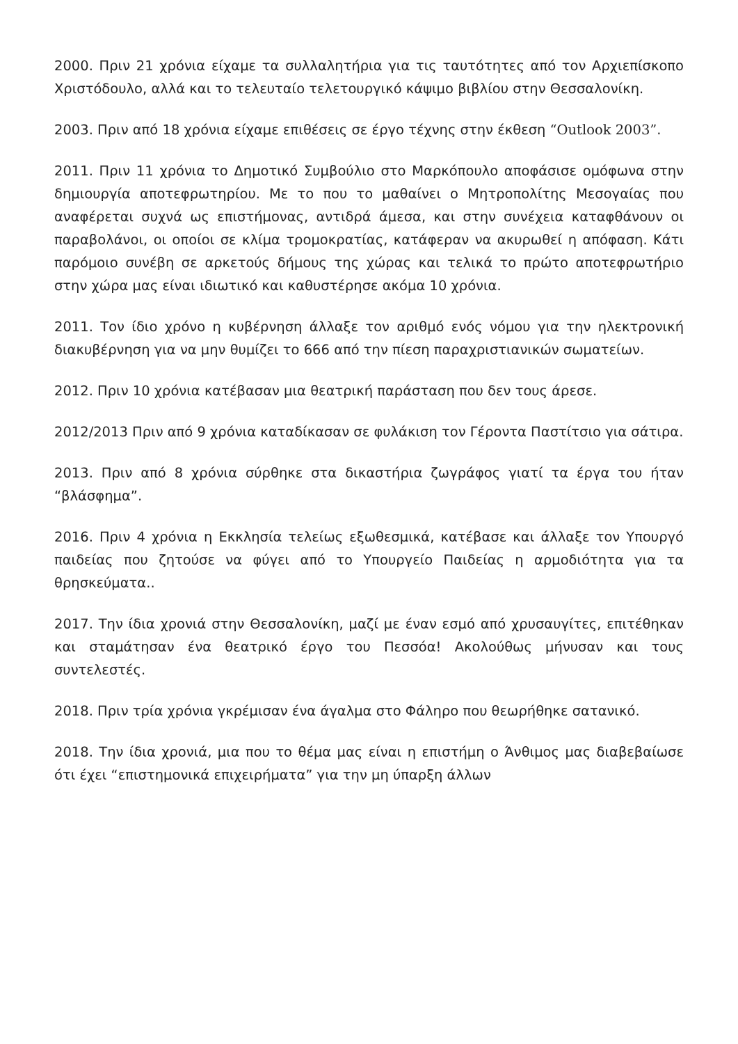2000. Πριν 21 χρόνια είχαμε τα συλλαλητήρια για τις ταυτότητες από τον Αρχιεπίσκοπο Χριστόδουλο, αλλά και το τελευταίο τελετουργικό κάψιμο βιβλίου στην Θεσσαλονίκη.
2003. Πριν από 18 χρόνια είχαμε επιθέσεις σε έργο τέχνης στην έκθεση “Outlook 2003”.
2011. Πριν 11 χρόνια το Δημοτικό Συμβούλιο στο Μαρκόπουλο αποφάσισε ομόφωνα στην δημιουργία αποτεφρωτηρίου. Με το που το μαθαίνει ο Μητροπολίτης Μεσογαίας που αναφέρεται συχνά ως επιστήμονας, αντιδρά άμεσα, και στην συνέχεια καταφθάνουν οι παραβολάνοι, οι οποίοι σε κλίμα τρομοκρατίας, κατάφεραν να ακυρωθεί η απόφαση. Κάτι παρόμοιο συνέβη σε αρκετούς δήμους της χώρας και τελικά το πρώτο αποτεφρωτήριο στην χώρα μας είναι ιδιωτικό και καθυστέρησε ακόμα 10 χρόνια.
2011. Τον ίδιο χρόνο η κυβέρνηση άλλαξε τον αριθμό ενός νόμου για την ηλεκτρονική διακυβέρνηση για να μην θυμίζει το 666 από την πίεση παραχριστιανικών σωματείων.
2012. Πριν 10 χρόνια κατέβασαν μια θεατρική παράσταση που δεν τους άρεσε.
2012/2013 Πριν από 9 χρόνια καταδίκασαν σε φυλάκιση τον Γέροντα Παστίτσιο για σάτιρα.
2013. Πριν από 8 χρόνια σύρθηκε στα δικαστήρια ζωγράφος γιατί τα έργα του ήταν “βλάσφημα”.
2016. Πριν 4 χρόνια η Εκκλησία τελείως εξωθεσμικά, κατέβασε και άλλαξε τον Υπουργό παιδείας που ζητούσε να φύγει από το Υπουργείο Παιδείας η αρμοδιότητα για τα θρησκεύματα..
2017. Την ίδια χρονιά στην Θεσσαλονίκη, μαζί με έναν εσμό από χρυσαυγίτες, επιτέθηκαν και σταμάτησαν ένα θεατρικό έργο του Πεσσόα! Ακολούθως μήνυσαν και τους συντελεστές.
2018. Πριν τρία χρόνια γκρέμισαν ένα άγαλμα στο Φάληρο που θεωρήθηκε σατανικό.
2018. Την ίδια χρονιά, μια που το θέμα μας είναι η επιστήμη ο Άνθιμος μας διαβεβαίωσε ότι έχει “επιστημονικά επιχειρήματα” για την μη ύπαρξη άλλων